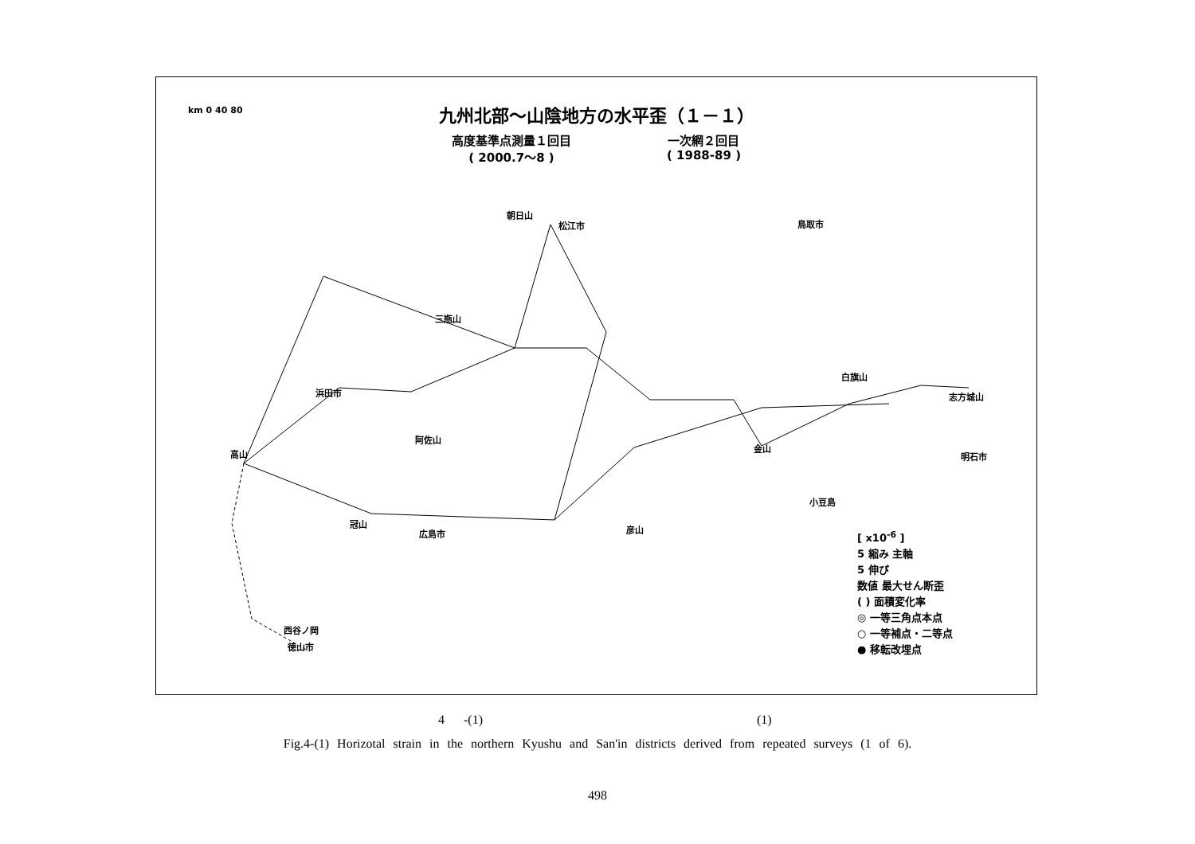九州北部～山陰地方の水平歪（１－１）
高度基準点測量１回目
( 2000.7～8 )
一次網２回目
( 1988-89 )
朝日山
松江市 鳥取市
三瓶山
浜田市
阿佐山
高山
冠山
広島市 彦山
金山
白旗山
志方城山
明石市
小豆島
西谷ノ岡
徳山市
km 0 40 80
[ x10<sup>-6</sup> ]
5 縮み 主軸
5 伸び
数値 最大せん断歪
( ) 面積変化率
◎ 一等三角点本点
○ 一等補点・二等点
● 移転改埋点
4 -(1) (1)
Fig.4-(1) Horizotal strain in the northern Kyushu and San'in districts derived from repeated surveys (1 of 6).
498